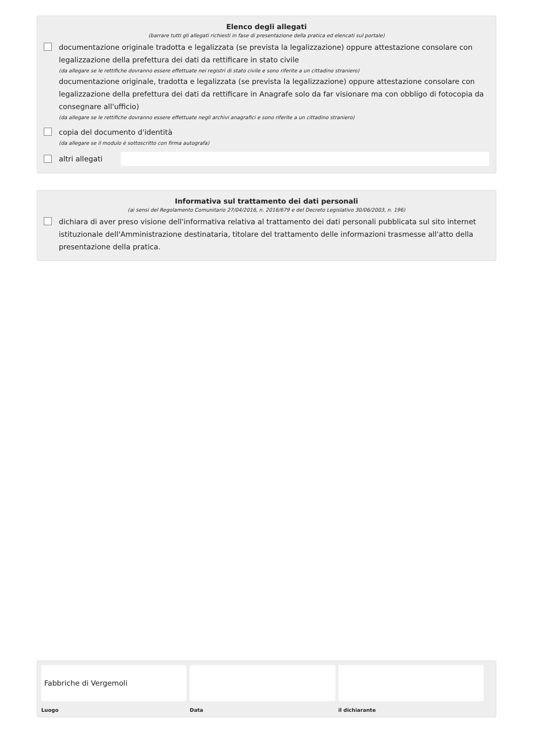Elenco degli allegati
(barrare tutti gli allegati richiesti in fase di presentazione della pratica ed elencati sul portale)
documentazione originale tradotta e legalizzata (se prevista la legalizzazione) oppure attestazione consolare con legalizzazione della prefettura dei dati da rettificare in stato civile
(da allegare se le rettifiche dovranno essere effettuate nei registri di stato civile e sono riferite a un cittadino straniero)
documentazione originale, tradotta e legalizzata (se prevista la legalizzazione) oppure attestazione consolare con legalizzazione della prefettura dei dati da rettificare in Anagrafe solo da far visionare ma con obbligo di fotocopia da consegnare all'ufficio)
(da allegare se le rettifiche dovranno essere effettuate negli archivi anagrafici e sono riferite a un cittadino straniero)
copia del documento d'identità
(da allegare se il modulo è sottoscritto con firma autografa)
altri allegati
Informativa sul trattamento dei dati personali
(ai sensi del Regolamento Comunitario 27/04/2016, n. 2016/679 e del Decreto Legislativo 30/06/2003, n. 196)
dichiara di aver preso visione dell'informativa relativa al trattamento dei dati personali pubblicata sul sito internet istituzionale dell'Amministrazione destinataria, titolare del trattamento delle informazioni trasmesse all'atto della presentazione della pratica.
Fabbriche di Vergemoli
Luogo
Data il dichiarante